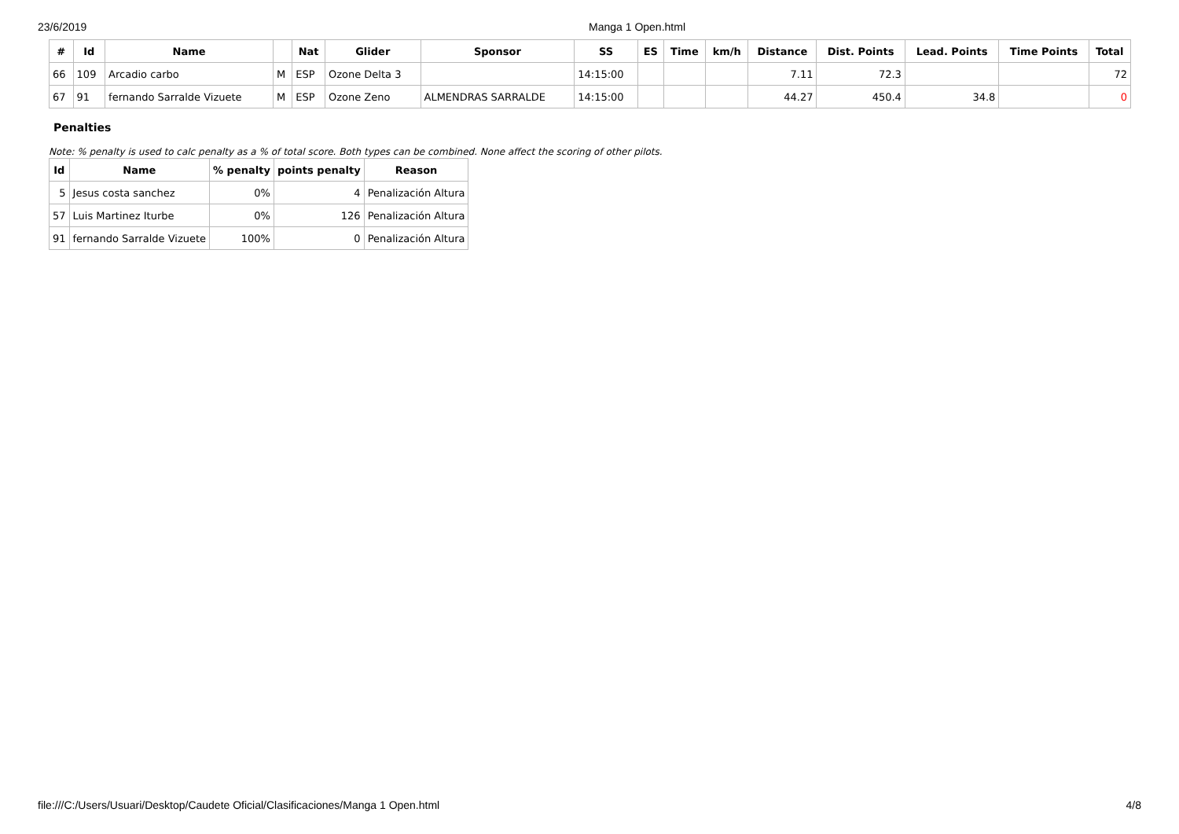23/6/2019 Manga 1 Open.html
| # | Id | Name | | Nat | Glider | Sponsor | SS | ES | Time | km/h | Distance | Dist. Points | Lead. Points | Time Points | Total |
| --- | --- | --- | --- | --- | --- | --- | --- | --- | --- | --- | --- | --- | --- | --- | --- |
| 66 | 109 | Arcadio carbo | M | ESP | Ozone Delta 3 | | 14:15:00 | | | | 7.11 | 72.3 | | | 72 |
| 67 | 91 | fernando Sarralde Vizuete | M | ESP | Ozone Zeno | ALMENDRAS SARRALDE | 14:15:00 | | | | 44.27 | 450.4 | 34.8 | | 0 |
Penalties
Note: % penalty is used to calc penalty as a % of total score. Both types can be combined. None affect the scoring of other pilots.
| Id | Name | % penalty | points penalty | Reason |
| --- | --- | --- | --- | --- |
| 5 | Jesus costa sanchez | 0% | 4 | Penalización Altura |
| 57 | Luis Martinez Iturbe | 0% | 126 | Penalización Altura |
| 91 | fernando Sarralde Vizuete | 100% | 0 | Penalización Altura |
file:///C:/Users/Usuari/Desktop/Caudete Oficial/Clasificaciones/Manga 1 Open.html 4/8